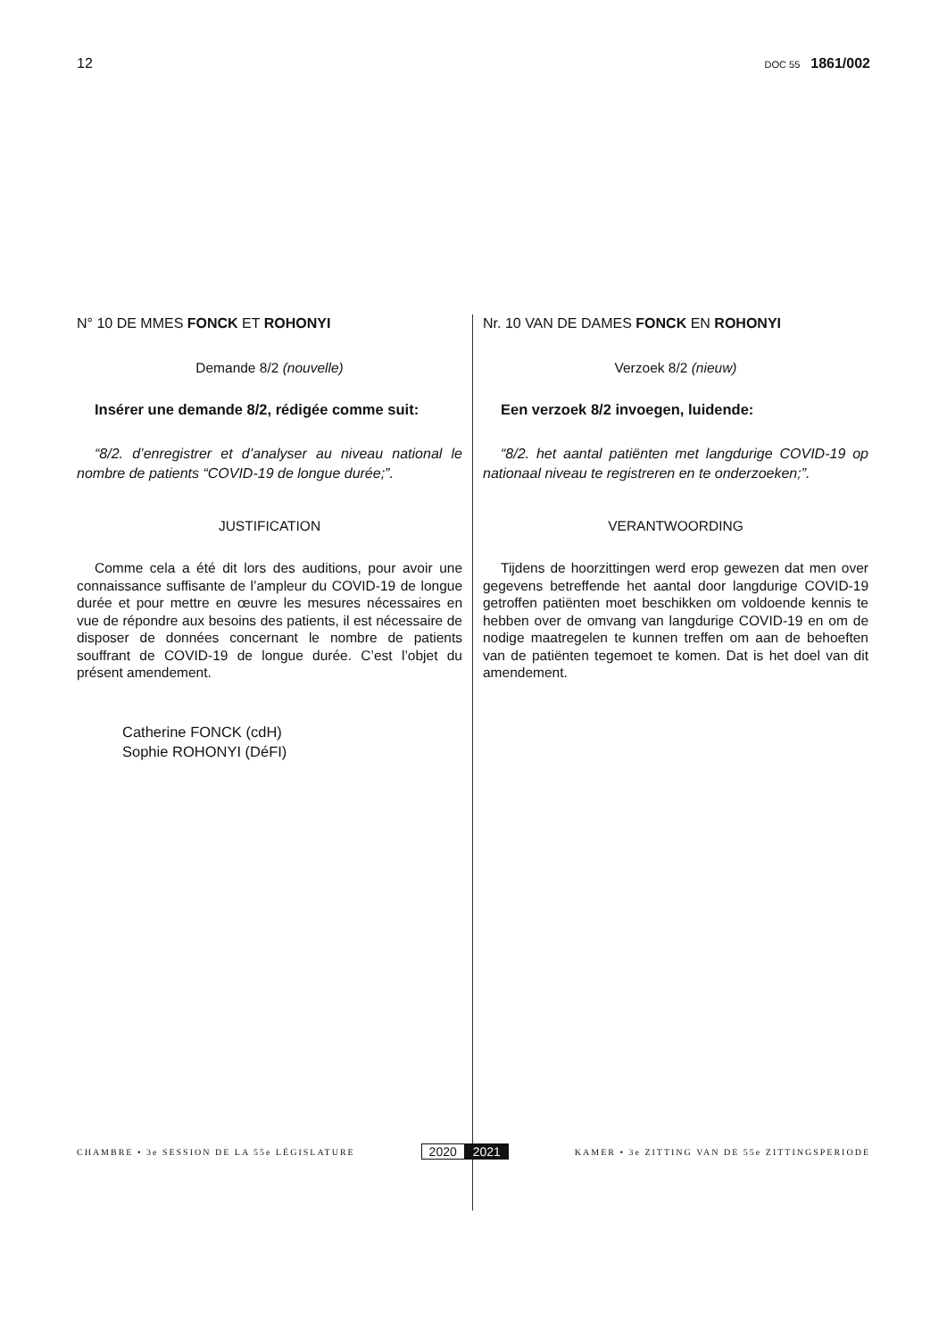12
DOC 55 1861/002
N° 10 DE MMES FONCK ET ROHONYI
Demande 8/2 (nouvelle)
Insérer une demande 8/2, rédigée comme suit:
“8/2. d’enregistrer et d’analyser au niveau national le nombre de patients “COVID-19 de longue durée;”.
JUSTIFICATION
Comme cela a été dit lors des auditions, pour avoir une connaissance suffisante de l’ampleur du COVID-19 de longue durée et pour mettre en œuvre les mesures nécessaires en vue de répondre aux besoins des patients, il est nécessaire de disposer de données concernant le nombre de patients souffrant de COVID-19 de longue durée. C’est l’objet du présent amendement.
Catherine FONCK (cdH)
Sophie ROHONYI (DéFI)
Nr. 10 VAN DE DAMES FONCK EN ROHONYI
Verzoek 8/2 (nieuw)
Een verzoek 8/2 invoegen, luidende:
“8/2. het aantal patiënten met langdurige COVID-19 op nationaal niveau te registreren en te onderzoeken;”.
VERANTWOORDING
Tijdens de hoorzittingen werd erop gewezen dat men over gegevens betreffende het aantal door langdurige COVID-19 getroffen patiënten moet beschikken om voldoende kennis te hebben over de omvang van langdurige COVID-19 en om de nodige maatregelen te kunnen treffen om aan de behoeften van de patiënten tegemoet te komen. Dat is het doel van dit amendement.
CHAMBRE • 3e SESSION DE LA 55e LÉGISLATURE
2020 2021
KAMER • 3e ZITTING VAN DE 55e ZITTINGSPERIODE